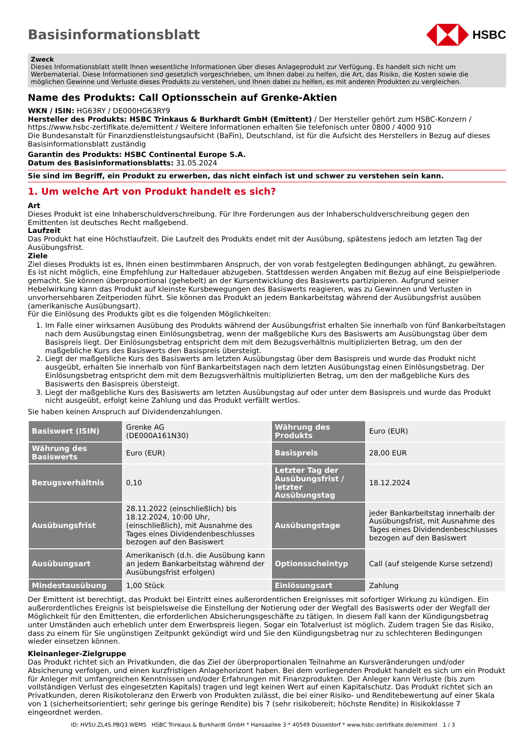Basisinformationsblatt HSBC
Zweck
Dieses Informationsblatt stellt Ihnen wesentliche Informationen über dieses Anlageprodukt zur Verfügung. Es handelt sich nicht um Werbematerial. Diese Informationen sind gesetzlich vorgeschrieben, um Ihnen dabei zu helfen, die Art, das Risiko, die Kosten sowie die möglichen Gewinne und Verluste dieses Produkts zu verstehen, und Ihnen dabei zu helfen, es mit anderen Produkten zu vergleichen.
Name des Produkts: Call Optionsschein auf Grenke-Aktien
WKN / ISIN: HG63RY / DE000HG63RY9
Hersteller des Produkts: HSBC Trinkaus & Burkhardt GmbH (Emittent) / Der Hersteller gehört zum HSBC-Konzern / https://www.hsbc-zertifikate.de/emittent / Weitere Informationen erhalten Sie telefonisch unter 0800 / 4000 910
Die Bundesanstalt für Finanzdienstleistungsaufsicht (BaFin), Deutschland, ist für die Aufsicht des Herstellers in Bezug auf dieses Basisinformationsblatt zuständig
Garantin des Produkts: HSBC Continental Europe S.A.
Datum des Basisinformationsblatts: 31.05.2024
Sie sind im Begriff, ein Produkt zu erwerben, das nicht einfach ist und schwer zu verstehen sein kann.
1. Um welche Art von Produkt handelt es sich?
Art
Dieses Produkt ist eine Inhaberschuldverschreibung. Für Ihre Forderungen aus der Inhaberschuldverschreibung gegen den Emittenten ist deutsches Recht maßgebend.
Laufzeit
Das Produkt hat eine Höchstlaufzeit. Die Laufzeit des Produkts endet mit der Ausübung, spätestens jedoch am letzten Tag der Ausübungsfrist.
Ziele
Ziel dieses Produkts ist es, Ihnen einen bestimmbaren Anspruch, der von vorab festgelegten Bedingungen abhängt, zu gewähren. Es ist nicht möglich, eine Empfehlung zur Haltedauer abzugeben. Stattdessen werden Angaben mit Bezug auf eine Beispielperiode gemacht. Sie können überproportional (gehebelt) an der Kursentwicklung des Basiswerts partizipieren. Aufgrund seiner Hebelwirkung kann das Produkt auf kleinste Kursbewegungen des Basiswerts reagieren, was zu Gewinnen und Verlusten in unvorhersehbaren Zeitperioden führt. Sie können das Produkt an jedem Bankarbeitstag während der Ausübungsfrist ausüben (amerikanische Ausübungsart).
Für die Einlösung des Produkts gibt es die folgenden Möglichkeiten:
1. Im Falle einer wirksamen Ausübung des Produkts während der Ausübungsfrist erhalten Sie innerhalb von fünf Bankarbeitstagen nach dem Ausübungstag einen Einlösungsbetrag, wenn der maßgebliche Kurs des Basiswerts am Ausübungstag über dem Basispreis liegt. Der Einlösungsbetrag entspricht dem mit dem Bezugsverhältnis multiplizierten Betrag, um den der maßgebliche Kurs des Basiswerts den Basispreis übersteigt.
2. Liegt der maßgebliche Kurs des Basiswerts am letzten Ausübungstag über dem Basispreis und wurde das Produkt nicht ausgeübt, erhalten Sie innerhalb von fünf Bankarbeitstagen nach dem letzten Ausübungstag einen Einlösungsbetrag. Der Einlösungsbetrag entspricht dem mit dem Bezugsverhältnis multiplizierten Betrag, um den der maßgebliche Kurs des Basiswerts den Basispreis übersteigt.
3. Liegt der maßgebliche Kurs des Basiswerts am letzten Ausübungstag auf oder unter dem Basispreis und wurde das Produkt nicht ausgeübt, erfolgt keine Zahlung und das Produkt verfällt wertlos.
Sie haben keinen Anspruch auf Dividendenzahlungen.
| Basiswert (ISIN) | Grenke AG (DE000A161N30) | Währung des Produkts | Euro (EUR) |
| Währung des Basiswerts | Euro (EUR) | Basispreis | 28,00 EUR |
| Bezugsverhältnis | 0,10 | Letzter Tag der Ausübungsfrist / letzter Ausübungstag | 18.12.2024 |
| Ausübungsfrist | 28.11.2022 (einschließlich) bis 18.12.2024, 10:00 Uhr, (einschließlich), mit Ausnahme des Tages eines Dividendenbeschlusses bezogen auf den Basiswert | Ausübungstage | jeder Bankarbeitstag innerhalb der Ausübungsfrist, mit Ausnahme des Tages eines Dividendenbeschlusses bezogen auf den Basiswert |
| Ausübungsart | Amerikanisch (d.h. die Ausübung kann an jedem Bankarbeitstag während der Ausübungsfrist erfolgen) | Optionsscheintyp | Call (auf steigende Kurse setzend) |
| Mindestausübung | 1,00 Stück | Einlösungsart | Zahlung |
Der Emittent ist berechtigt, das Produkt bei Eintritt eines außerordentlichen Ereignisses mit sofortiger Wirkung zu kündigen. Ein außerordentliches Ereignis ist beispielsweise die Einstellung der Notierung oder der Wegfall des Basiswerts oder der Wegfall der Möglichkeit für den Emittenten, die erforderlichen Absicherungsgeschäfte zu tätigen. In diesem Fall kann der Kündigungsbetrag unter Umständen auch erheblich unter dem Erwerbspreis liegen. Sogar ein Totalverlust ist möglich. Zudem tragen Sie das Risiko, dass zu einem für Sie ungünstigen Zeitpunkt gekündigt wird und Sie den Kündigungsbetrag nur zu schlechteren Bedingungen wieder einsetzen können.
Kleinanleger-Zielgruppe
Das Produkt richtet sich an Privatkunden, die das Ziel der überproportionalen Teilnahme an Kursveränderungen und/oder Absicherung verfolgen, und einen kurzfristigen Anlagehorizont haben. Bei dem vorliegenden Produkt handelt es sich um ein Produkt für Anleger mit umfangreichen Kenntnissen und/oder Erfahrungen mit Finanzprodukten. Der Anleger kann Verluste (bis zum vollständigen Verlust des eingesetzten Kapitals) tragen und legt keinen Wert auf einen Kapitalschutz. Das Produkt richtet sich an Privatkunden, deren Risikotoleranz den Erwerb von Produkten zulässt, die bei einer Risiko- und Renditebewertung auf einer Skala von 1 (sicherheitsorientiert; sehr geringe bis geringe Rendite) bis 7 (sehr risikobereit; höchste Rendite) in Risikoklasse 7 eingeordnet werden.
ID: HV5U.ZL4S.PBQ3.WEM5 HSBC Trinkaus & Burkhardt GmbH * Hansaallee 3 * 40549 Düsseldorf * www.hsbc-zertifikate.de/emittent 1 / 3